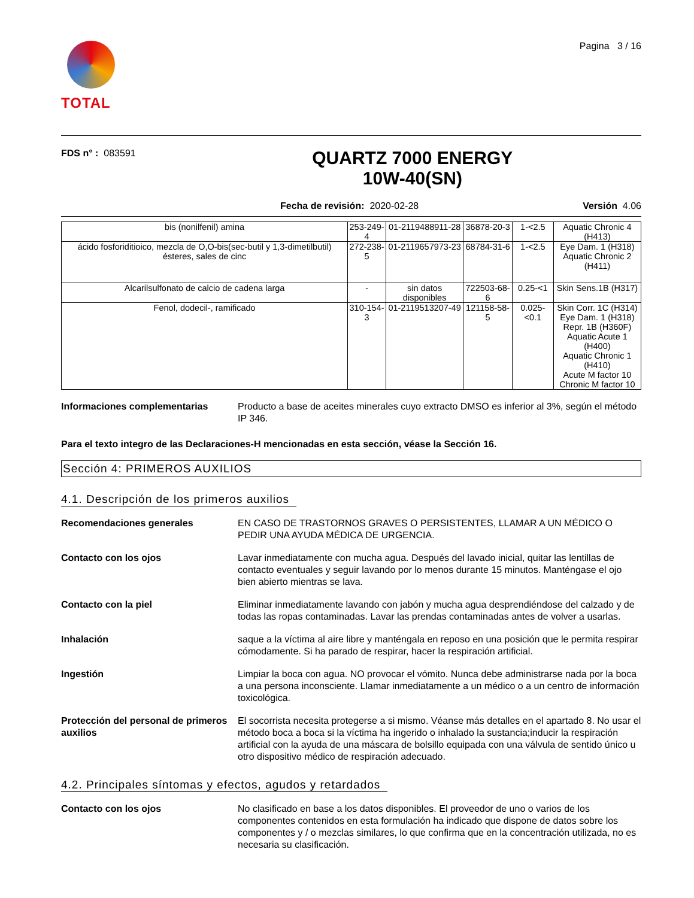TOTAL
Pagina 3 / 16
FDS n° : 083591
QUARTZ 7000 ENERGY
10W-40(SN)
Fecha de revisión: 2020-02-28 Versión 4.06
| bis (nonilfenil) amina | 253-249-4 | 01-2119488911-28 | 36878-20-3 | 1-<2.5 | Aquatic Chronic 4 (H413) |
| ácido fosforiditioico, mezcla de O,O-bis(sec-butil y 1,3-dimetilbutil) ésteres, sales de cinc | 272-238-5 | 01-2119657973-23 | 68784-31-6 | 1-<2.5 | Eye Dam. 1 (H318) Aquatic Chronic 2 (H411) |
| Alcarilsulfonato de calcio de cadena larga | - | sin datos disponibles | 722503-68-6 | 0.25-<1 | Skin Sens.1B (H317) |
| Fenol, dodecil-, ramificado | 310-154-3 | 01-2119513207-49 | 121158-58-5 | 0.025-<0.1 | Skin Corr. 1C (H314) Eye Dam. 1 (H318) Repr. 1B (H360F) Aquatic Acute 1 (H400) Aquatic Chronic 1 (H410) Acute M factor 10 Chronic M factor 10 |
Informaciones complementarias Producto a base de aceites minerales cuyo extracto DMSO es inferior al 3%, según el método IP 346.
Para el texto integro de las Declaraciones-H mencionadas en esta sección, véase la Sección 16.
Sección 4: PRIMEROS AUXILIOS
4.1. Descripción de los primeros auxilios
Recomendaciones generales EN CASO DE TRASTORNOS GRAVES O PERSISTENTES, LLAMAR A UN MÉDICO O PEDIR UNA AYUDA MÉDICA DE URGENCIA.
Contacto con los ojos Lavar inmediatamente con mucha agua. Después del lavado inicial, quitar las lentillas de contacto eventuales y seguir lavando por lo menos durante 15 minutos. Manténgase el ojo bien abierto mientras se lava.
Contacto con la piel Eliminar inmediatamente lavando con jabón y mucha agua desprendiéndose del calzado y de todas las ropas contaminadas. Lavar las prendas contaminadas antes de volver a usarlas.
Inhalación saque a la víctima al aire libre y manténgala en reposo en una posición que le permita respirar cómodamente. Si ha parado de respirar, hacer la respiración artificial.
Ingestión Limpiar la boca con agua. NO provocar el vómito. Nunca debe administrarse nada por la boca a una persona inconsciente. Llamar inmediatamente a un médico o a un centro de información toxicológica.
Protección del personal de primeros auxilios
El socorrista necesita protegerse a si mismo. Véanse más detalles en el apartado 8. No usar el método boca a boca si la víctima ha ingerido o inhalado la sustancia;inducir la respiración artificial con la ayuda de una máscara de bolsillo equipada con una válvula de sentido único u otro dispositivo médico de respiración adecuado.
4.2. Principales síntomas y efectos, agudos y retardados
Contacto con los ojos No clasificado en base a los datos disponibles. El proveedor de uno o varios de los componentes contenidos en esta formulación ha indicado que dispone de datos sobre los componentes y / o mezclas similares, lo que confirma que en la concentración utilizada, no es necesaria su clasificación.